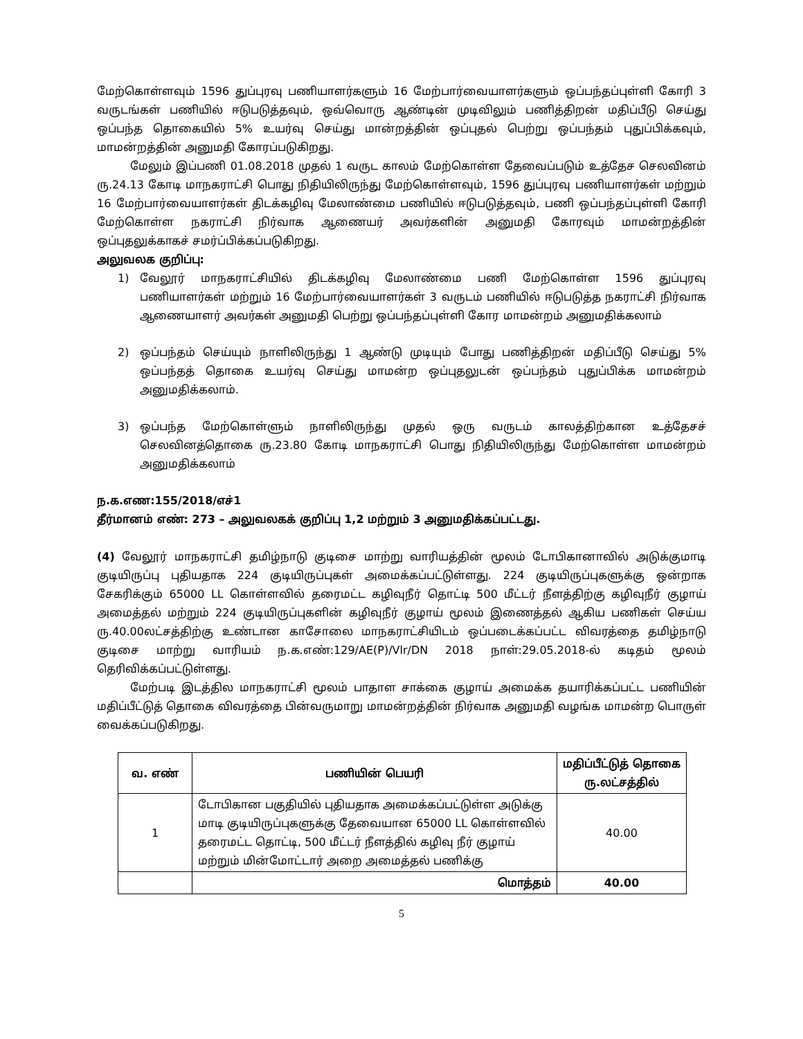மேற்கொள்ளவும் 1596 துப்புரவு பணியாளர்களும் 16 மேற்பார்வையாளர்களும் ஒப்பந்தப்புள்ளி கோரி 3 வருடங்கள் பணியில் ஈடுபடுத்தவும், ஒவ்வொரு ஆண்டின் முடிவிலும் பணித்திறன் மதிப்பீடு செய்து ஒப்பந்த தொகையில் 5% உயர்வு செய்து மான்றத்தின் ஒப்புதல் பெற்று ஒப்பந்தம் புதுப்பிக்கவும், மாமன்றத்தின் அனுமதி கோரப்படுகிறது.
மேலும் இப்பணி 01.08.2018 முதல் 1 வருட காலம் மேற்கொள்ள தேவைப்படும் உத்தேச செலவினம் ரு.24.13 கோடி மாநகராட்சி பொது நிதியிலிருந்து மேற்கொள்ளவும், 1596 துப்புரவு பணியாளர்கள் மற்றும் 16 மேற்பார்வையாளர்கள் திடக்கழிவு மேலாண்மை பணியில் ஈடுபடுத்தவும், பணி ஒப்பந்தப்புள்ளி கோரி மேற்கொள்ள நகராட்சி நிர்வாக ஆணையர் அவர்களின் அனுமதி கோரவும் மாமன்றத்தின் ஒப்புதலுக்காகச் சமர்ப்பிக்கப்படுகிறது.
அலுவலக குறிப்பு:
1) வேலூர் மாநகராட்சியில் திடக்கழிவு மேலாண்மை பணி மேற்கொள்ள 1596 துப்புரவு பணியாளர்கள் மற்றும் 16 மேற்பார்வையாளர்கள் 3 வருடம் பணியில் ஈடுபடுத்த நகராட்சி நிர்வாக ஆணையாளர் அவர்கள் அனுமதி பெற்று ஒப்பந்தப்புள்ளி கோர மாமன்றம் அனுமதிக்கலாம்
2) ஒப்பந்தம் செய்யும் நாளிலிருந்து 1 ஆண்டு முடியும் போது பணித்திறன் மதிப்பீடு செய்து 5% ஒப்பந்தத் தொகை உயர்வு செய்து மாமன்ற ஒப்புதலுடன் ஒப்பந்தம் புதுப்பிக்க மாமன்றம் அனுமதிக்கலாம்.
3) ஒப்பந்த மேற்கொள்ளும் நாளிலிருந்து முதல் ஒரு வருடம் காலத்திற்கான உத்தேசச் செலவினத்தொகை ரு.23.80 கோடி மாநகராட்சி பொது நிதியிலிருந்து மேற்கொள்ள மாமன்றம் அனுமதிக்கலாம்
ந.க.எண:155/2018/எச்1
தீர்மானம் எண்: 273 – அலுவலகக் குறிப்பு 1,2 மற்றும் 3 அனுமதிக்கப்பட்டது.
(4) வேலூர் மாநகராட்சி தமிழ்நாடு குடிசை மாற்று வாரியத்தின் மூலம் டோபிகானாவில் அடுக்குமாடி குடியிருப்பு புதியதாக 224 குடியிருப்புகள் அமைக்கப்பட்டுள்ளது. 224 குடியிருப்புகளுக்கு ஒன்றாக சேகரிக்கும் 65000 LL கொள்ளவில் தரைமட்ட கழிவுநீர் தொட்டி 500 மீட்டர் நீளத்திற்கு கழிவுநீர் குழாய் அமைத்தல் மற்றும் 224 குடியிருப்புகளின் கழிவுநீர் குழாய் மூலம் இணைத்தல் ஆகிய பணிகள் செய்ய ரு.40.00லட்சத்திற்கு உண்டான காசோலை மாநகராட்சியிடம் ஒப்படைக்கப்பட்ட விவரத்தை தமிழ்நாடு குடிசை மாற்று வாரியம் ந.க.எண்:129/AE(P)/Vlr/DN 2018 நாள்:29.05.2018-ல் கடிதம் மூலம் தெரிவிக்கப்பட்டுள்ளது.
மேற்படி இடத்தில மாநகராட்சி மூலம் பாதாள சாக்கை குழாய் அமைக்க தயாரிக்கப்பட்ட பணியின் மதிப்பீட்டுத் தொகை விவரத்தை பின்வருமாறு மாமன்றத்தின் நிர்வாக அனுமதி வழங்க மாமன்ற பொருள் வைக்கப்படுகிறது.
| வ. எண் | பணியின் பெயரி | மதிப்பீட்டுத் தொகை ரு.லட்சத்தில் |
| --- | --- | --- |
| 1 | டோபிகான பகுதியில் புதியதாக அமைக்கப்பட்டுள்ள அடுக்கு மாடி குடியிருப்புகளுக்கு தேவையான 65000 LL கொள்ளவில் தரைமட்ட தொட்டி, 500 மீட்டர் நீளத்தில் கழிவு நீர் குழாய் மற்றும் மின்மோட்டார் அறை அமைத்தல் பணிக்கு | 40.00 |
| | மொத்தம் | 40.00 |
5